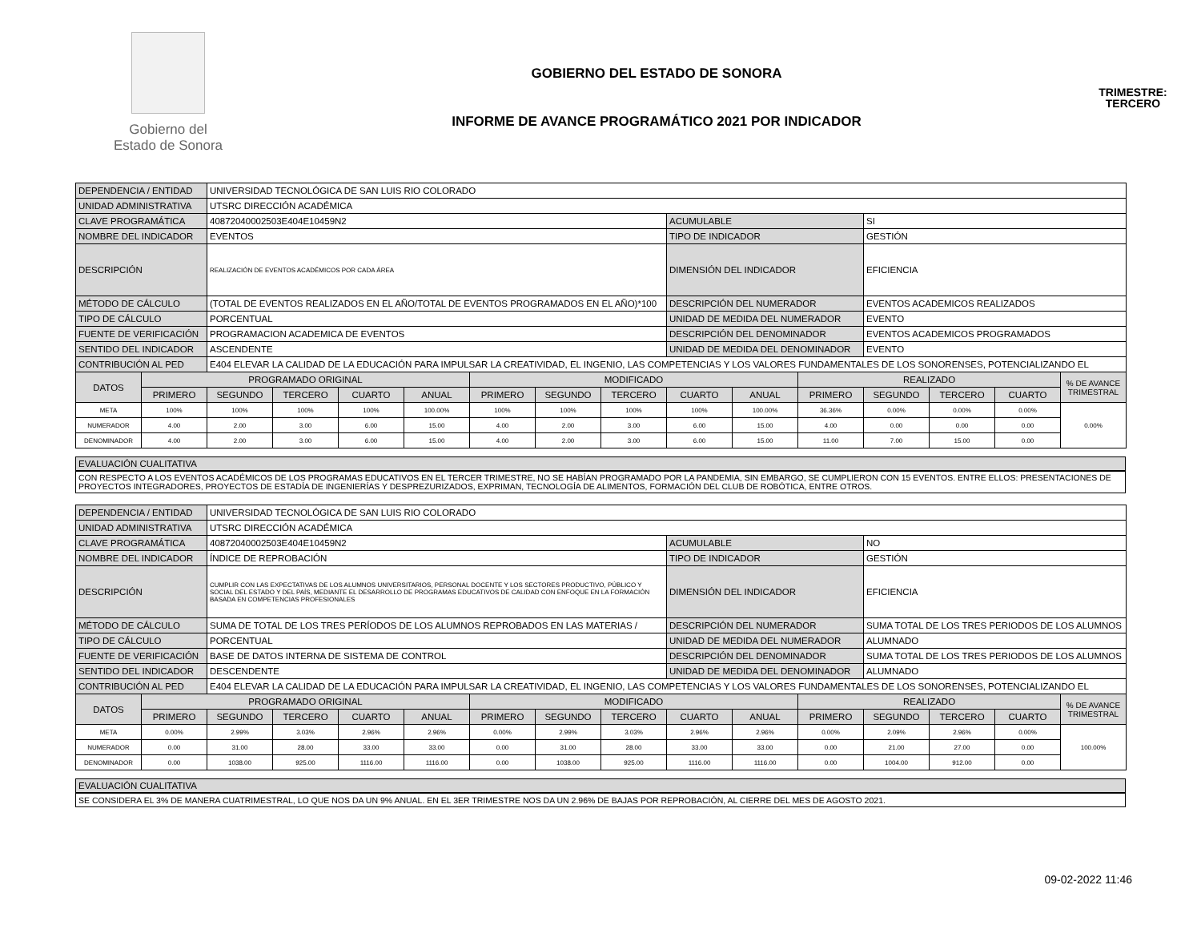Gobierno del
Estado de Sonora
GOBIERNO DEL ESTADO DE SONORA
INFORME DE AVANCE PROGRAMÁTICO 2021 POR INDICADOR
TRIMESTRE:
TERCERO
| DEPENDENCIA / ENTIDAD | | UNIVERSIDAD TECNOLÓGICA DE SAN LUIS RIO COLORADO | | | | | | | | | | | | | |
| UNIDAD ADMINISTRATIVA | | UTSRC DIRECCIÓN ACADÉMICA | | | | | | | | | | | | | |
| CLAVE PROGRAMÁTICA | | 40872040002503E404E10459N2 | | | | | | | ACUMULABLE | | | SI | | | |
| NOMBRE DEL INDICADOR | | EVENTOS | | | | | | | TIPO DE INDICADOR | | | GESTIÓN | | | |
| DESCRIPCIÓN | | REALIZACIÓN DE EVENTOS ACADÉMICOS POR CADA ÁREA | | | | | | | DIMENSIÓN DEL INDICADOR | | | EFICIENCIA | | | |
| MÉTODO DE CÁLCULO | | (TOTAL DE EVENTOS REALIZADOS EN EL AÑO/TOTAL DE EVENTOS PROGRAMADOS EN EL AÑO)*100 | | | | | | | DESCRIPCIÓN DEL NUMERADOR | | | EVENTOS ACADEMICOS REALIZADOS | | | |
| TIPO DE CÁLCULO | | PORCENTUAL | | | | | | | UNIDAD DE MEDIDA DEL NUMERADOR | | | EVENTO | | | |
| FUENTE DE VERIFICACIÓN | | PROGRAMACION ACADEMICA DE EVENTOS | | | | | | | DESCRIPCIÓN DEL DENOMINADOR | | | EVENTOS ACADEMICOS PROGRAMADOS | | | |
| SENTIDO DEL INDICADOR | | ASCENDENTE | | | | | | | UNIDAD DE MEDIDA DEL DENOMINADOR | | | EVENTO | | | |
| CONTRIBUCIÓN AL PED | | E404 ELEVAR LA CALIDAD DE LA EDUCACIÓN PARA IMPULSAR LA CREATIVIDAD, EL INGENIO, LAS COMPETENCIAS Y LOS VALORES FUNDAMENTALES DE LOS SONORENSES, POTENCIALIZANDO EL | | | | | | | | | | | | | |
| DATOS | PROGRAMADO ORIGINAL | | | | | MODIFICADO | | | | | REALIZADO | | | | % DE AVANCE TRIMESTRAL |
| | PRIMERO | SEGUNDO | TERCERO | CUARTO | ANUAL | PRIMERO | SEGUNDO | TERCERO | CUARTO | ANUAL | PRIMERO | SEGUNDO | TERCERO | CUARTO | |
| META | 100% | 100% | 100% | 100% | 100.00% | 100% | 100% | 100% | 100% | 100.00% | 36.36% | 0.00% | 0.00% | 0.00% | 0.00% |
| NUMERADOR | 4.00 | 2.00 | 3.00 | 6.00 | 15.00 | 4.00 | 2.00 | 3.00 | 6.00 | 15.00 | 4.00 | 0.00 | 0.00 | 0.00 | |
| DENOMINADOR | 4.00 | 2.00 | 3.00 | 6.00 | 15.00 | 4.00 | 2.00 | 3.00 | 6.00 | 15.00 | 11.00 | 7.00 | 15.00 | 0.00 | |
EVALUACIÓN CUALITATIVA
CON RESPECTO A LOS EVENTOS ACADÉMICOS DE LOS PROGRAMAS EDUCATIVOS EN EL TERCER TRIMESTRE, NO SE HABÍAN PROGRAMADO POR LA PANDEMIA, SIN EMBARGO, SE CUMPLIERON CON 15 EVENTOS. ENTRE ELLOS: PRESENTACIONES DE PROYECTOS INTEGRADORES, PROYECTOS DE ESTADÍA DE INGENIERÍAS Y DESPREZURIZADOS, EXPRIMAN, TECNOLOGÍA DE ALIMENTOS, FORMACIÓN DEL CLUB DE ROBÓTICA, ENTRE OTROS.
| DEPENDENCIA / ENTIDAD | | UNIVERSIDAD TECNOLÓGICA DE SAN LUIS RIO COLORADO | | | | | | | | | | | | | |
| UNIDAD ADMINISTRATIVA | | UTSRC DIRECCIÓN ACADÉMICA | | | | | | | | | | | | | |
| CLAVE PROGRAMÁTICA | | 40872040002503E404E10459N2 | | | | | | | ACUMULABLE | | | NO | | | |
| NOMBRE DEL INDICADOR | | ÍNDICE DE REPROBACIÓN | | | | | | | TIPO DE INDICADOR | | | GESTIÓN | | | |
| DESCRIPCIÓN | | CUMPLIR CON LAS EXPECTATIVAS DE LOS ALUMNOS UNIVERSITARIOS, PERSONAL DOCENTE Y LOS SECTORES PRODUCTIVO, PÚBLICO Y SOCIAL DEL ESTADO Y DEL PAÍS, MEDIANTE EL DESARROLLO DE PROGRAMAS EDUCATIVOS DE CALIDAD CON ENFOQUE EN LA FORMACIÓN BASADA EN COMPETENCIAS PROFESIONALES | | | | | | | DIMENSIÓN DEL INDICADOR | | | EFICIENCIA | | | |
| MÉTODO DE CÁLCULO | | SUMA DE TOTAL DE LOS TRES PERÍODOS DE LOS ALUMNOS REPROBADOS EN LAS MATERIAS / | | | | | | | DESCRIPCIÓN DEL NUMERADOR | | | SUMA TOTAL DE LOS TRES PERIODOS DE LOS ALUMNOS | | | |
| TIPO DE CÁLCULO | | PORCENTUAL | | | | | | | UNIDAD DE MEDIDA DEL NUMERADOR | | | ALUMNADO | | | |
| FUENTE DE VERIFICACIÓN | | BASE DE DATOS INTERNA DE SISTEMA DE CONTROL | | | | | | | DESCRIPCIÓN DEL DENOMINADOR | | | SUMA TOTAL DE LOS TRES PERIODOS DE LOS ALUMNOS | | | |
| SENTIDO DEL INDICADOR | | DESCENDENTE | | | | | | | UNIDAD DE MEDIDA DEL DENOMINADOR | | | ALUMNADO | | | |
| CONTRIBUCIÓN AL PED | | E404 ELEVAR LA CALIDAD DE LA EDUCACIÓN PARA IMPULSAR LA CREATIVIDAD, EL INGENIO, LAS COMPETENCIAS Y LOS VALORES FUNDAMENTALES DE LOS SONORENSES, POTENCIALIZANDO EL | | | | | | | | | | | | | |
| DATOS | PROGRAMADO ORIGINAL | | | | | MODIFICADO | | | | | REALIZADO | | | | % DE AVANCE TRIMESTRAL |
| | PRIMERO | SEGUNDO | TERCERO | CUARTO | ANUAL | PRIMERO | SEGUNDO | TERCERO | CUARTO | ANUAL | PRIMERO | SEGUNDO | TERCERO | CUARTO | |
| META | 0.00% | 2.99% | 3.03% | 2.96% | 2.96% | 0.00% | 2.99% | 3.03% | 2.96% | 2.96% | 0.00% | 2.09% | 2.96% | 0.00% | 100.00% |
| NUMERADOR | 0.00 | 31.00 | 28.00 | 33.00 | 33.00 | 0.00 | 31.00 | 28.00 | 33.00 | 33.00 | 0.00 | 21.00 | 27.00 | 0.00 | |
| DENOMINADOR | 0.00 | 1038.00 | 925.00 | 1116.00 | 1116.00 | 0.00 | 1038.00 | 925.00 | 1116.00 | 1116.00 | 0.00 | 1004.00 | 912.00 | 0.00 | |
EVALUACIÓN CUALITATIVA
SE CONSIDERA EL 3% DE MANERA CUATRIMESTRAL, LO QUE NOS DA UN 9% ANUAL. EN EL 3ER TRIMESTRE NOS DA UN 2.96% DE BAJAS POR REPROBACIÓN, AL CIERRE DEL MES DE AGOSTO 2021.
09-02-2022 11:46